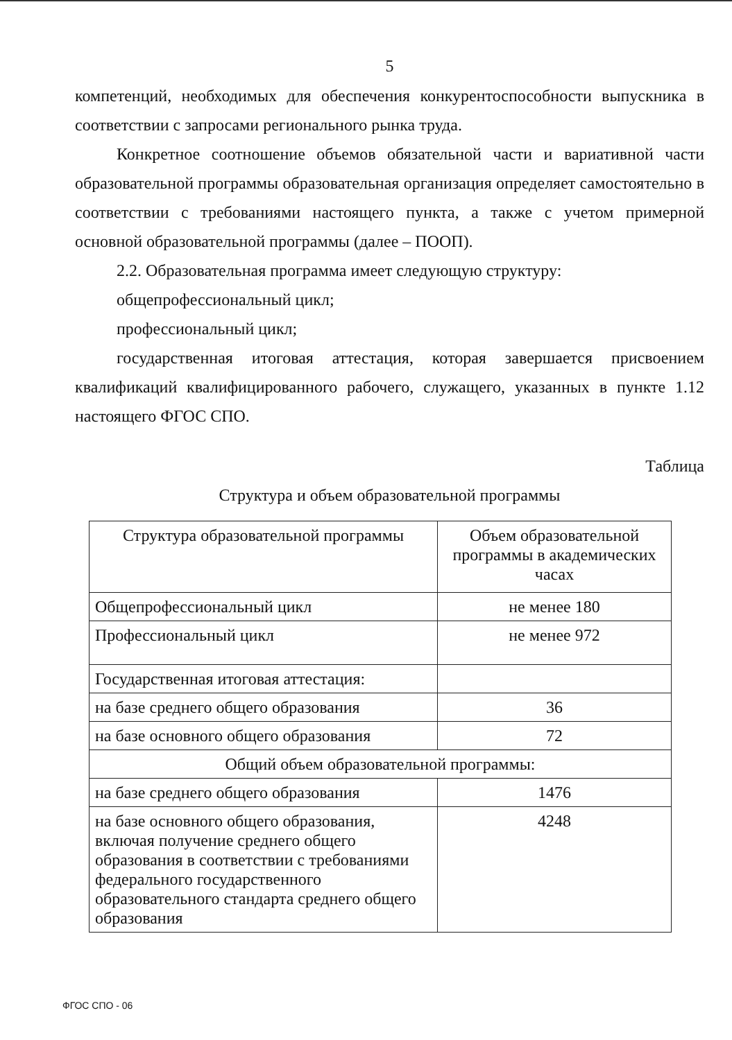5
компетенций, необходимых для обеспечения конкурентоспособности выпускника в соответствии с запросами регионального рынка труда.
Конкретное соотношение объемов обязательной части и вариативной части образовательной программы образовательная организация определяет самостоятельно в соответствии с требованиями настоящего пункта, а также с учетом примерной основной образовательной программы (далее – ПООП).
2.2. Образовательная программа имеет следующую структуру:
общепрофессиональный цикл;
профессиональный цикл;
государственная итоговая аттестация, которая завершается присвоением квалификаций квалифицированного рабочего, служащего, указанных в пункте 1.12 настоящего ФГОС СПО.
Таблица
Структура и объем образовательной программы
| Структура образовательной программы | Объем образовательной программы в академических часах |
| Общепрофессиональный цикл | не менее 180 |
| Профессиональный цикл | не менее 972 |
| Государственная итоговая аттестация: | |
| на базе среднего общего образования | 36 |
| на базе основного общего образования | 72 |
| Общий объем образовательной программы: | |
| на базе среднего общего образования | 1476 |
| на базе основного общего образования, включая получение среднего общего образования в соответствии с требованиями федерального государственного образовательного стандарта среднего общего образования | 4248 |
ФГОС СПО - 06